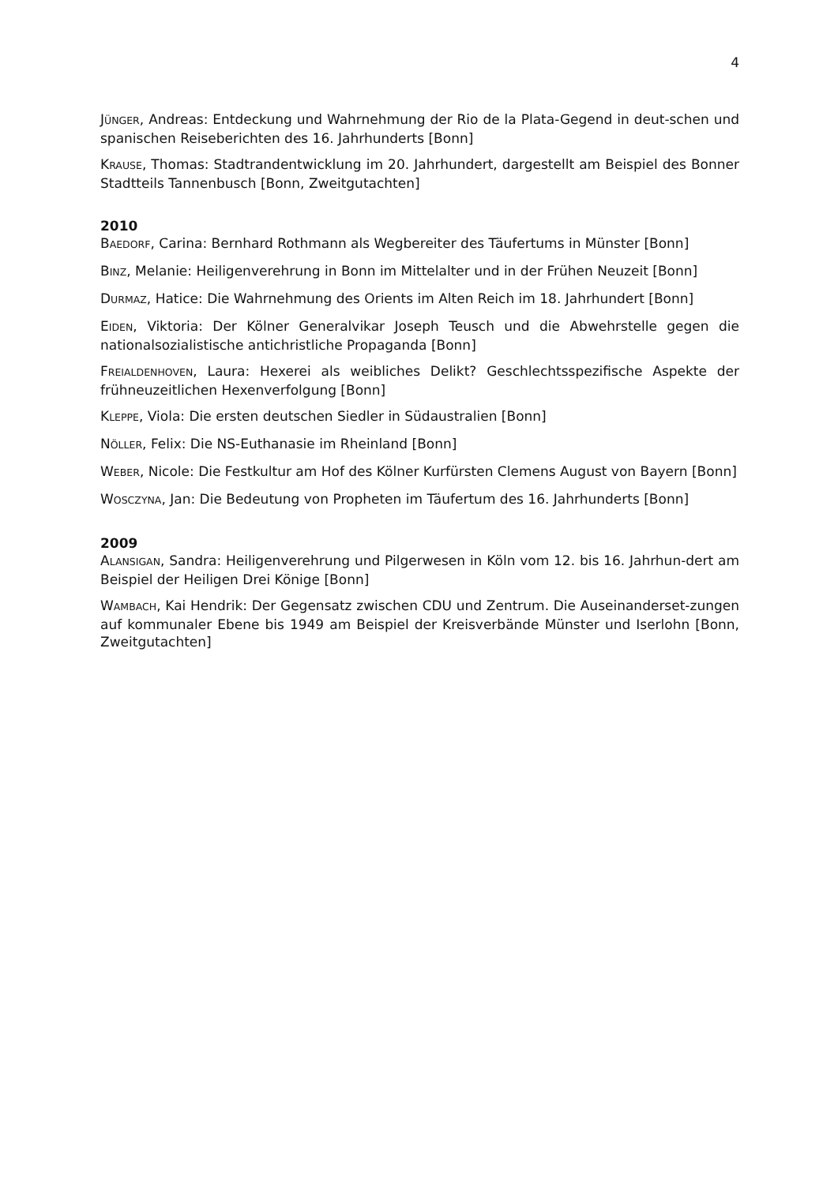4
JÜNGER, Andreas: Entdeckung und Wahrnehmung der Rio de la Plata-Gegend in deut-schen und spanischen Reiseberichten des 16. Jahrhunderts [Bonn]
KRAUSE, Thomas: Stadtrandentwicklung im 20. Jahrhundert, dargestellt am Beispiel des Bonner Stadtteils Tannenbusch [Bonn, Zweitgutachten]
2010
BAEDORF, Carina: Bernhard Rothmann als Wegbereiter des Täufertums in Münster [Bonn]
BINZ, Melanie: Heiligenverehrung in Bonn im Mittelalter und in der Frühen Neuzeit [Bonn]
DURMAZ, Hatice: Die Wahrnehmung des Orients im Alten Reich im 18. Jahrhundert [Bonn]
EIDEN, Viktoria: Der Kölner Generalvikar Joseph Teusch und die Abwehrstelle gegen die nationalsozialistische antichristliche Propaganda [Bonn]
FREIALDENHOVEN, Laura: Hexerei als weibliches Delikt? Geschlechtsspezifische Aspekte der frühneuzeitlichen Hexenverfolgung [Bonn]
KLEPPE, Viola: Die ersten deutschen Siedler in Südaustralien [Bonn]
NÖLLER, Felix: Die NS-Euthanasie im Rheinland [Bonn]
WEBER, Nicole: Die Festkultur am Hof des Kölner Kurfürsten Clemens August von Bayern [Bonn]
WOSCZYNA, Jan: Die Bedeutung von Propheten im Täufertum des 16. Jahrhunderts [Bonn]
2009
ALANSIGAN, Sandra: Heiligenverehrung und Pilgerwesen in Köln vom 12. bis 16. Jahrhun-dert am Beispiel der Heiligen Drei Könige [Bonn]
WAMBACH, Kai Hendrik: Der Gegensatz zwischen CDU und Zentrum. Die Auseinanderset-zungen auf kommunaler Ebene bis 1949 am Beispiel der Kreisverbände Münster und Iserlohn [Bonn, Zweitgutachten]